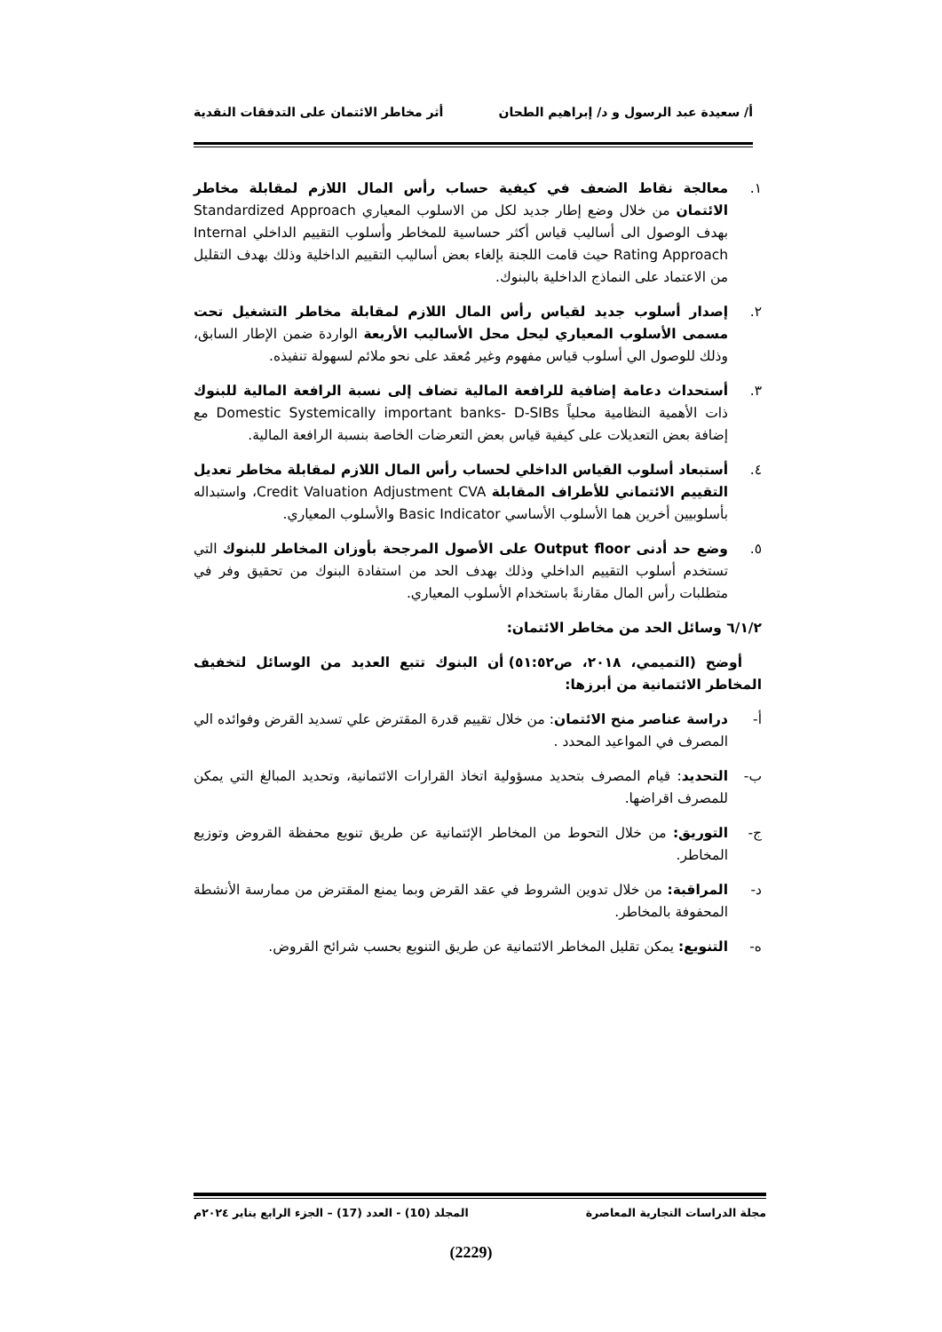أ/ سعيدة عبد الرسول و د/ إبراهيم الطحان أثر مخاطر الائتمان على التدفقات النقدية
١. معالجة نقاط الضعف في كيفية حساب رأس المال اللازم لمقابلة مخاطر الائتمان من خلال وضع إطار جديد لكل من الاسلوب المعياري Standardized Approach بهدف الوصول الى أساليب قياس أكثر حساسية للمخاطر وأسلوب التقييم الداخلي Internal Rating Approach حيث قامت اللجنة بإلغاء بعض أساليب التقييم الداخلية وذلك بهدف التقليل من الاعتماد على النماذج الداخلية بالبنوك.
٢. إصدار أسلوب جديد لقياس رأس المال اللازم لمقابلة مخاطر التشغيل تحت مسمى الأسلوب المعياري ليحل محل الأساليب الأربعة الواردة ضمن الإطار السابق، وذلك للوصول الي أسلوب قياس مفهوم وغير مُعقد على نحو ملائم لسهولة تنفيذه.
٣. أستحداث دعامة إضافية للرافعة المالية تضاف إلى نسبة الرافعة المالية للبنوك ذات الأهمية النظامية محلياً Domestic Systemically important banks- D-SIBs مع إضافة بعض التعديلات على كيفية قياس بعض التعرضات الخاصة بنسبة الرافعة المالية.
٤. أستبعاد أسلوب القياس الداخلي لحساب رأس المال اللازم لمقابلة مخاطر تعديل التقييم الائتماني للأطراف المقابلة Credit Valuation Adjustment CVA، واستبداله بأسلوبيين أخرين هما الأسلوب الأساسي Basic Indicator والأسلوب المعياري.
٥. وضع حد أدنى Output floor على الأصول المرجحة بأوزان المخاطر للبنوك التي تستخدم أسلوب التقييم الداخلي وذلك بهدف الحد من استفادة البنوك من تحقيق وفر في متطلبات رأس المال مقارنةً باستخدام الأسلوب المعياري.
٦/١/٢ وسائل الحد من مخاطر الائتمان:
أوضح (التميمي، ٢٠١٨، ص٥١:٥٢) أن البنوك تتبع العديد من الوسائل لتخفيف المخاطر الائتمانية من أبرزها:
أ- دراسة عناصر منح الائتمان: من خلال تقييم قدرة المقترض علي تسديد القرض وفوائده الي المصرف في المواعيد المحدد .
ب- التحديد: قيام المصرف بتحديد مسؤولية اتخاذ القرارات الائتمانية، وتحديد المبالغ التي يمكن للمصرف اقراضها.
ج- التوريق: من خلال التحوط من المخاطر الإئتمانية عن طريق تنويع محفظة القروض وتوزيع المخاطر.
د- المراقبة: من خلال تدوين الشروط في عقد القرض وبما يمنع المقترض من ممارسة الأنشطة المحفوفة بالمخاطر.
ه- التنويع: يمكن تقليل المخاطر الائتمانية عن طريق التنويع بحسب شرائح القروض.
مجلة الدراسات التجارية المعاصرة المجلد (10) - العدد (17) – الجزء الرابع يناير ٢٠٢٤م
(2229)